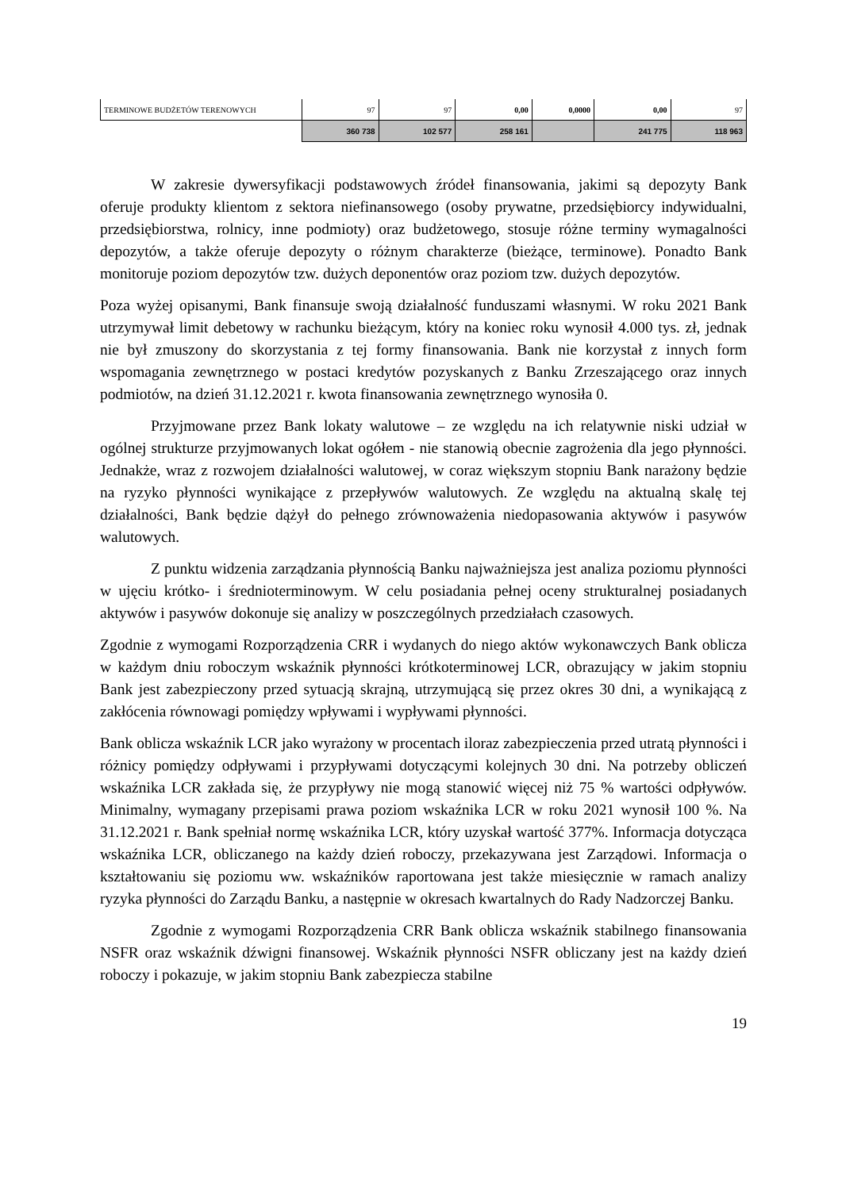| TERMINOWE BUDŻETÓW TERENOWYCH | 97 | 97 | 0,00 | 0,0000 | 0,00 | 97 |
| | 360 738 | 102 577 | 258 161 | | 241 775 | 118 963 |
W zakresie dywersyfikacji podstawowych źródeł finansowania, jakimi są depozyty Bank oferuje produkty klientom z sektora niefinansowego (osoby prywatne, przedsiębiorcy indywidualni, przedsiębiorstwa, rolnicy, inne podmioty) oraz budżetowego, stosuje różne terminy wymagalności depozytów, a także oferuje depozyty o różnym charakterze (bieżące, terminowe). Ponadto Bank monitoruje poziom depozytów tzw. dużych deponentów oraz poziom tzw. dużych depozytów.
Poza wyżej opisanymi, Bank finansuje swoją działalność funduszami własnymi. W roku 2021 Bank utrzymywał limit debetowy w rachunku bieżącym, który na koniec roku wynosił 4.000 tys. zł, jednak nie był zmuszony do skorzystania z tej formy finansowania. Bank nie korzystał z innych form wspomagania zewnętrznego w postaci kredytów pozyskanych z Banku Zrzeszającego oraz innych podmiotów, na dzień 31.12.2021 r. kwota finansowania zewnętrznego wynosiła 0.
Przyjmowane przez Bank lokaty walutowe – ze względu na ich relatywnie niski udział w ogólnej strukturze przyjmowanych lokat ogółem - nie stanowią obecnie zagrożenia dla jego płynności. Jednakże, wraz z rozwojem działalności walutowej, w coraz większym stopniu Bank narażony będzie na ryzyko płynności wynikające z przepływów walutowych. Ze względu na aktualną skalę tej działalności, Bank będzie dążył do pełnego zrównoważenia niedopasowania aktywów i pasywów walutowych.
Z punktu widzenia zarządzania płynnością Banku najważniejsza jest analiza poziomu płynności w ujęciu krótko- i średnioterminowym. W celu posiadania pełnej oceny strukturalnej posiadanych aktywów i pasywów dokonuje się analizy w poszczególnych przedziałach czasowych.
Zgodnie z wymogami Rozporządzenia CRR i wydanych do niego aktów wykonawczych Bank oblicza w każdym dniu roboczym wskaźnik płynności krótkoterminowej LCR, obrazujący w jakim stopniu Bank jest zabezpieczony przed sytuacją skrajną, utrzymującą się przez okres 30 dni, a wynikającą z zakłócenia równowagi pomiędzy wpływami i wypływami płynności.
Bank oblicza wskaźnik LCR jako wyrażony w procentach iloraz zabezpieczenia przed utratą płynności i różnicy pomiędzy odpływami i przypływami dotyczącymi kolejnych 30 dni. Na potrzeby obliczeń wskaźnika LCR zakłada się, że przypływy nie mogą stanowić więcej niż 75 % wartości odpływów. Minimalny, wymagany przepisami prawa poziom wskaźnika LCR w roku 2021 wynosił 100 %. Na 31.12.2021 r. Bank spełniał normę wskaźnika LCR, który uzyskał wartość 377%. Informacja dotycząca wskaźnika LCR, obliczanego na każdy dzień roboczy, przekazywana jest Zarządowi. Informacja o kształtowaniu się poziomu ww. wskaźników raportowana jest także miesięcznie w ramach analizy ryzyka płynności do Zarządu Banku, a następnie w okresach kwartalnych do Rady Nadzorczej Banku.
Zgodnie z wymogami Rozporządzenia CRR Bank oblicza wskaźnik stabilnego finansowania NSFR oraz wskaźnik dźwigni finansowej. Wskaźnik płynności NSFR obliczany jest na każdy dzień roboczy i pokazuje, w jakim stopniu Bank zabezpiecza stabilne
19